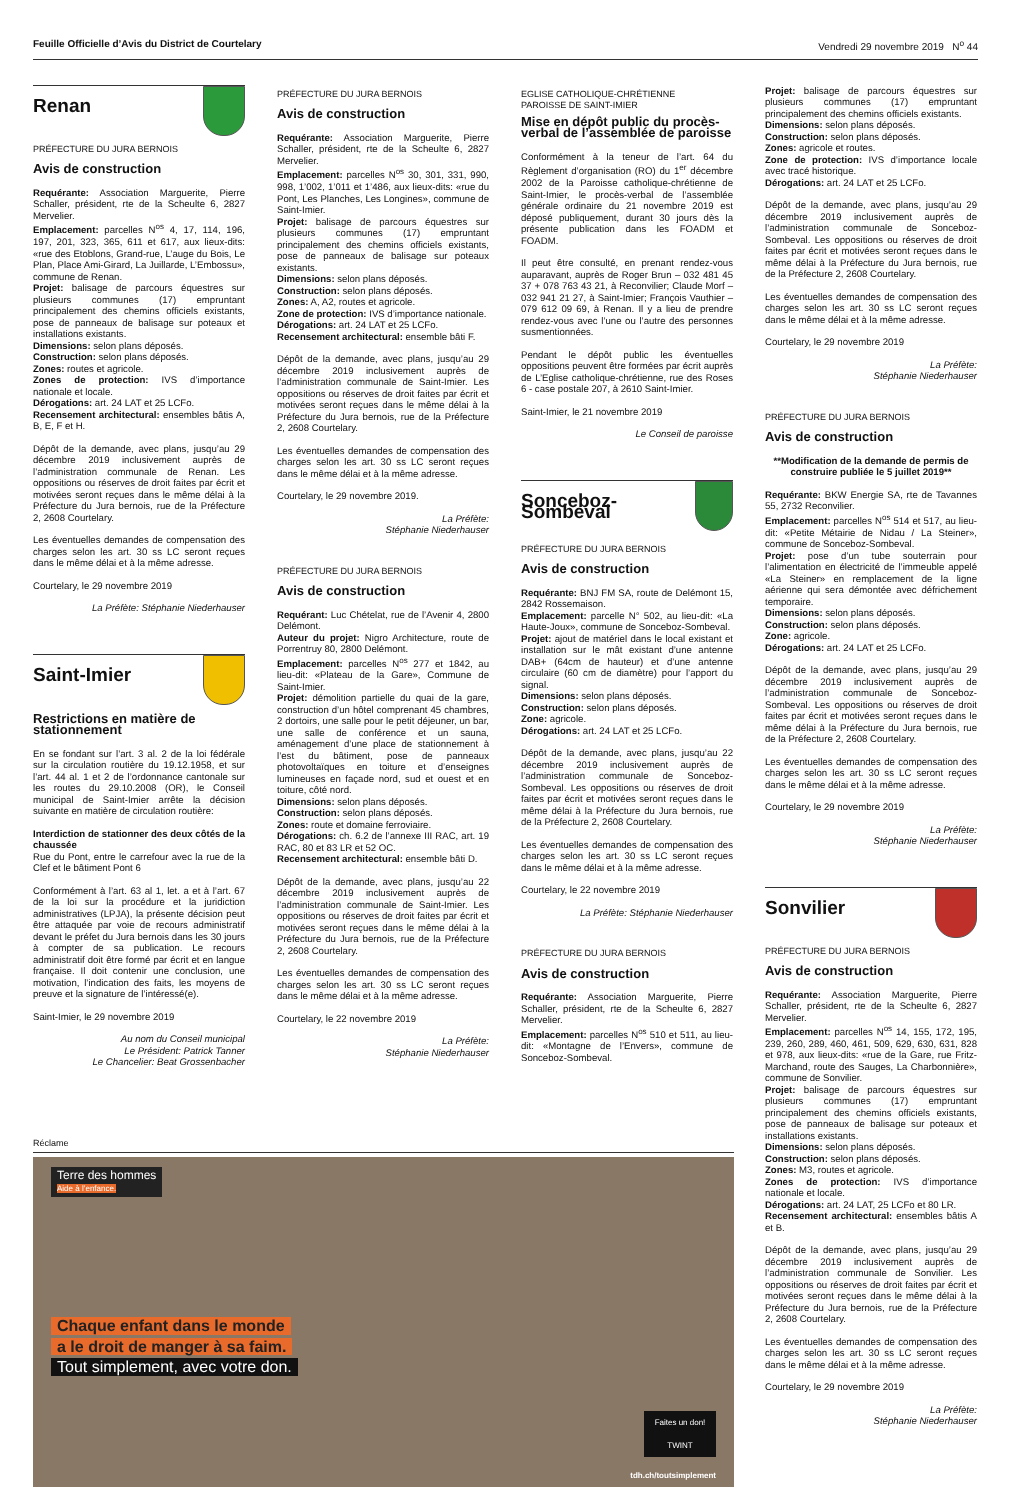Feuille Officielle d’Avis du District de Courtelary Vendredi 29 novembre 2019 N<sup>o</sup> 44
Renan
PRÉFECTURE DU JURA BERNOIS
Avis de construction
Requérante: Association Marguerite, Pierre Schaller, président, rte de la Scheulte 6, 2827 Mervelier.
Emplacement: parcelles N<sup>os</sup> 4, 17, 114, 196, 197, 201, 323, 365, 611 et 617, aux lieux-dits: «rue des Etoblons, Grand-rue, L’auge du Bois, Le Plan, Place Ami-Girard, La Juillarde, L’Embossu», commune de Renan.
Projet: balisage de parcours équestres sur plusieurs communes (17) empruntant principalement des chemins officiels existants, pose de panneaux de balisage sur poteaux et installations existants.
Dimensions: selon plans déposés.
Construction: selon plans déposés.
Zones: routes et agricole.
Zones de protection: IVS d’importance nationale et locale.
Dérogations: art. 24 LAT et 25 LCFo.
Recensement architectural: ensembles bâtis A, B, E, F et H.
Dépôt de la demande, avec plans, jusqu’au 29 décembre 2019 inclusivement auprès de l’administration communale de Renan. Les oppositions ou réserves de droit faites par écrit et motivées seront reçues dans le même délai à la Préfecture du Jura bernois, rue de la Préfecture 2, 2608 Courtelary.
Les éventuelles demandes de compensation des charges selon les art. 30 ss LC seront reçues dans le même délai et à la même adresse.
Courtelary, le 29 novembre 2019
La Préfète: Stéphanie Niederhauser
Saint-Imier
Restrictions en matière de stationnement
En se fondant sur l’art. 3 al. 2 de la loi fédérale sur la circulation routière du 19.12.1958, et sur l’art. 44 al. 1 et 2 de l’ordonnance cantonale sur les routes du 29.10.2008 (OR), le Conseil municipal de Saint-Imier arrête la décision suivante en matière de circulation routière:
Interdiction de stationner des deux côtés de la chaussée
Rue du Pont, entre le carrefour avec la rue de la Clef et le bâtiment Pont 6
Conformément à l’art. 63 al 1, let. a et à l’art. 67 de la loi sur la procédure et la juridiction administratives (LPJA), la présente décision peut être attaquée par voie de recours administratif devant le préfet du Jura bernois dans les 30 jours à compter de sa publication. Le recours administratif doit être formé par écrit et en langue française. Il doit contenir une conclusion, une motivation, l’indication des faits, les moyens de preuve et la signature de l’intéressé(e).
Saint-Imier, le 29 novembre 2019
Au nom du Conseil municipal
Le Président: Patrick Tanner
Le Chancelier: Beat Grossenbacher
PRÉFECTURE DU JURA BERNOIS
Avis de construction
Requérante: Association Marguerite, Pierre Schaller, président, rte de la Scheulte 6, 2827 Mervelier.
Emplacement: parcelles N<sup>os</sup> 30, 301, 331, 990, 998, 1’002, 1’011 et 1’486, aux lieux-dits: «rue du Pont, Les Planches, Les Longines», commune de Saint-Imier.
Projet: balisage de parcours équestres sur plusieurs communes (17) empruntant principalement des chemins officiels existants, pose de panneaux de balisage sur poteaux existants.
Dimensions: selon plans déposés.
Construction: selon plans déposés.
Zones: A, A2, routes et agricole.
Zone de protection: IVS d’importance nationale.
Dérogations: art. 24 LAT et 25 LCFo.
Recensement architectural: ensemble bâti F.
Dépôt de la demande, avec plans, jusqu’au 29 décembre 2019 inclusivement auprès de l’administration communale de Saint-Imier. Les oppositions ou réserves de droit faites par écrit et motivées seront reçues dans le même délai à la Préfecture du Jura bernois, rue de la Préfecture 2, 2608 Courtelary.
Les éventuelles demandes de compensation des charges selon les art. 30 ss LC seront reçues dans le même délai et à la même adresse.
Courtelary, le 29 novembre 2019.
La Préfète:
Stéphanie Niederhauser
PRÉFECTURE DU JURA BERNOIS
Avis de construction
Requérant: Luc Chételat, rue de l’Avenir 4, 2800 Delémont.
Auteur du projet: Nigro Architecture, route de Porrentruy 80, 2800 Delémont.
Emplacement: parcelles N<sup>os</sup> 277 et 1842, au lieu-dit: «Plateau de la Gare», Commune de Saint-Imier.
Projet: démolition partielle du quai de la gare, construction d’un hôtel comprenant 45 chambres, 2 dortoirs, une salle pour le petit déjeuner, un bar, une salle de conférence et un sauna, aménagement d’une place de stationnement à l’est du bâtiment, pose de panneaux photovoltaïques en toiture et d’enseignes lumineuses en façade nord, sud et ouest et en toiture, côté nord.
Dimensions: selon plans déposés.
Construction: selon plans déposés.
Zones: route et domaine ferroviaire.
Dérogations: ch. 6.2 de l’annexe III RAC, art. 19 RAC, 80 et 83 LR et 52 OC.
Recensement architectural: ensemble bâti D.
Dépôt de la demande, avec plans, jusqu’au 22 décembre 2019 inclusivement auprès de l’administration communale de Saint-Imier. Les oppositions ou réserves de droit faites par écrit et motivées seront reçues dans le même délai à la Préfecture du Jura bernois, rue de la Préfecture 2, 2608 Courtelary.
Les éventuelles demandes de compensation des charges selon les art. 30 ss LC seront reçues dans le même délai et à la même adresse.
Courtelary, le 22 novembre 2019
La Préfète:
Stéphanie Niederhauser
EGLISE CATHOLIQUE-CHRÉTIENNE
PAROISSE DE SAINT-IMIER
Mise en dépôt public du procès-verbal de l’assemblée de paroisse
Conformément à la teneur de l’art. 64 du Règlement d’organisation (RO) du 1<sup>er</sup> décembre 2002 de la Paroisse catholique-chrétienne de Saint-Imier, le procès-verbal de l’assemblée générale ordinaire du 21 novembre 2019 est déposé publiquement, durant 30 jours dès la présente publication dans les FOADM et FOADM.
Il peut être consulté, en prenant rendez-vous auparavant, auprès de Roger Brun – 032 481 45 37 + 078 763 43 21, à Reconvilier; Claude Morf – 032 941 21 27, à Saint-Imier; François Vauthier – 079 612 09 69, à Renan. Il y a lieu de prendre rendez-vous avec l’une ou l’autre des personnes susmentionnées.
Pendant le dépôt public les éventuelles oppositions peuvent être formées par écrit auprès de L’Eglise catholique-chrétienne, rue des Roses 6 - case postale 207, à 2610 Saint-Imier.
Saint-Imier, le 21 novembre 2019
Le Conseil de paroisse
Sonceboz-Sombeval
PRÉFECTURE DU JURA BERNOIS
Avis de construction
Requérante: BNJ FM SA, route de Delémont 15, 2842 Rossemaison.
Emplacement: parcelle N° 502, au lieu-dit: «La Haute-Joux», commune de Sonceboz-Sombeval.
Projet: ajout de matériel dans le local existant et installation sur le mât existant d’une antenne DAB+ (64cm de hauteur) et d’une antenne circulaire (60 cm de diamètre) pour l’apport du signal.
Dimensions: selon plans déposés.
Construction: selon plans déposés.
Zone: agricole.
Dérogations: art. 24 LAT et 25 LCFo.
Dépôt de la demande, avec plans, jusqu’au 22 décembre 2019 inclusivement auprès de l’administration communale de Sonceboz-Sombeval. Les oppositions ou réserves de droit faites par écrit et motivées seront reçues dans le même délai à la Préfecture du Jura bernois, rue de la Préfecture 2, 2608 Courtelary.
Les éventuelles demandes de compensation des charges selon les art. 30 ss LC seront reçues dans le même délai et à la même adresse.
Courtelary, le 22 novembre 2019
La Préfète: Stéphanie Niederhauser
PRÉFECTURE DU JURA BERNOIS
Avis de construction
Requérante: Association Marguerite, Pierre Schaller, président, rte de la Scheulte 6, 2827 Mervelier.
Emplacement: parcelles N<sup>os</sup> 510 et 511, au lieu-dit: «Montagne de l’Envers», commune de Sonceboz-Sombeval.
Projet: balisage de parcours équestres sur plusieurs communes (17) empruntant principalement des chemins officiels existants.
Dimensions: selon plans déposés.
Construction: selon plans déposés.
Zones: agricole et routes.
Zone de protection: IVS d’importance locale avec tracé historique.
Dérogations: art. 24 LAT et 25 LCFo.
Dépôt de la demande, avec plans, jusqu’au 29 décembre 2019 inclusivement auprès de l’administration communale de Sonceboz-Sombeval. Les oppositions ou réserves de droit faites par écrit et motivées seront reçues dans le même délai à la Préfecture du Jura bernois, rue de la Préfecture 2, 2608 Courtelary.
Les éventuelles demandes de compensation des charges selon les art. 30 ss LC seront reçues dans le même délai et à la même adresse.
Courtelary, le 29 novembre 2019
La Préfète:
Stéphanie Niederhauser
PRÉFECTURE DU JURA BERNOIS
Avis de construction
**Modification de la demande de permis de construire publiée le 5 juillet 2019**
Requérante: BKW Energie SA, rte de Tavannes 55, 2732 Reconvilier.
Emplacement: parcelles N<sup>os</sup> 514 et 517, au lieu-dit: «Petite Métairie de Nidau / La Steiner», commune de Sonceboz-Sombeval.
Projet: pose d’un tube souterrain pour l’alimentation en électricité de l’immeuble appelé «La Steiner» en remplacement de la ligne aérienne qui sera démontée avec défrichement temporaire.
Dimensions: selon plans déposés.
Construction: selon plans déposés.
Zone: agricole.
Dérogations: art. 24 LAT et 25 LCFo.
Dépôt de la demande, avec plans, jusqu’au 29 décembre 2019 inclusivement auprès de l’administration communale de Sonceboz-Sombeval. Les oppositions ou réserves de droit faites par écrit et motivées seront reçues dans le même délai à la Préfecture du Jura bernois, rue de la Préfecture 2, 2608 Courtelary.
Les éventuelles demandes de compensation des charges selon les art. 30 ss LC seront reçues dans le même délai et à la même adresse.
Courtelary, le 29 novembre 2019
La Préfète:
Stéphanie Niederhauser
Sonvilier
PRÉFECTURE DU JURA BERNOIS
Avis de construction
Requérante: Association Marguerite, Pierre Schaller, président, rte de la Scheulte 6, 2827 Mervelier.
Emplacement: parcelles N<sup>os</sup> 14, 155, 172, 195, 239, 260, 289, 460, 461, 509, 629, 630, 631, 828 et 978, aux lieux-dits: «rue de la Gare, rue Fritz-Marchand, route des Sauges, La Charbonnière», commune de Sonvilier.
Projet: balisage de parcours équestres sur plusieurs communes (17) empruntant principalement des chemins officiels existants, pose de panneaux de balisage sur poteaux et installations existants.
Dimensions: selon plans déposés.
Construction: selon plans déposés.
Zones: M3, routes et agricole.
Zones de protection: IVS d’importance nationale et locale.
Dérogations: art. 24 LAT, 25 LCFo et 80 LR.
Recensement architectural: ensembles bâtis A et B.
Dépôt de la demande, avec plans, jusqu’au 29 décembre 2019 inclusivement auprès de l’administration communale de Sonvilier. Les oppositions ou réserves de droit faites par écrit et motivées seront reçues dans le même délai à la Préfecture du Jura bernois, rue de la Préfecture 2, 2608 Courtelary.
Les éventuelles demandes de compensation des charges selon les art. 30 ss LC seront reçues dans le même délai et à la même adresse.
Courtelary, le 29 novembre 2019
La Préfète:
Stéphanie Niederhauser
Réclame
Terre des hommes
Aide à l’enfance.
Chaque enfant dans le monde
a le droit de manger à sa faim.
Tout simplement, avec votre don.
Faites un don!
TWINT
tdh.ch/toutsimplement